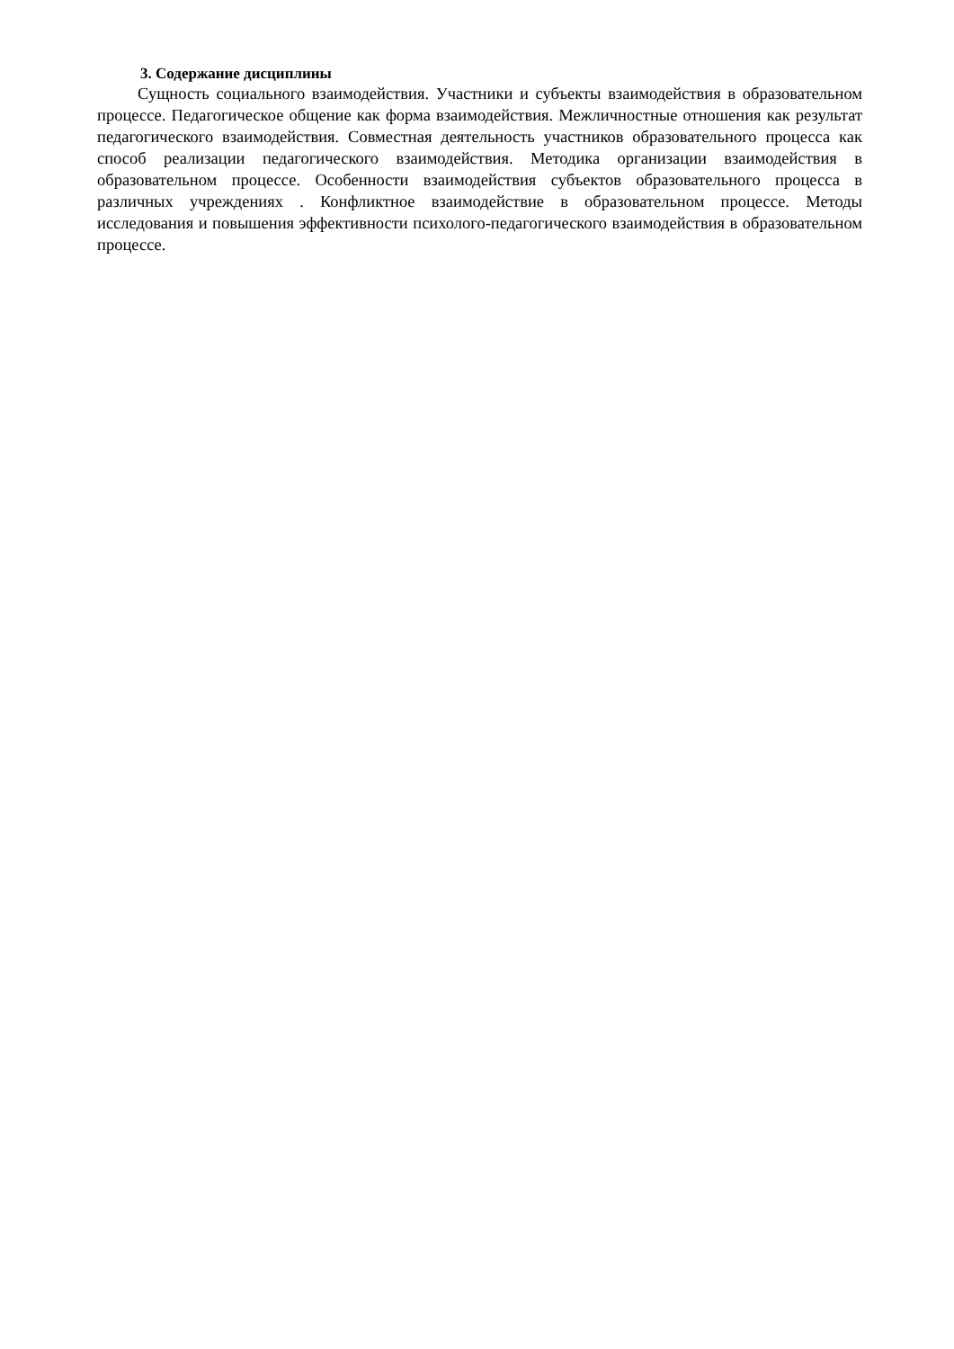3. Содержание дисциплины
Сущность социального взаимодействия. Участники и субъекты взаимодействия в образовательном процессе. Педагогическое общение как форма взаимодействия. Межличностные отношения как результат педагогического взаимодействия. Совместная деятельность участников образовательного процесса как способ реализации педагогического взаимодействия. Методика организации взаимодействия в образовательном процессе. Особенности взаимодействия субъектов образовательного процесса в различных учреждениях . Конфликтное взаимодействие в образовательном процессе. Методы исследования и повышения эффективности психолого-педагогического взаимодействия в образовательном процессе.